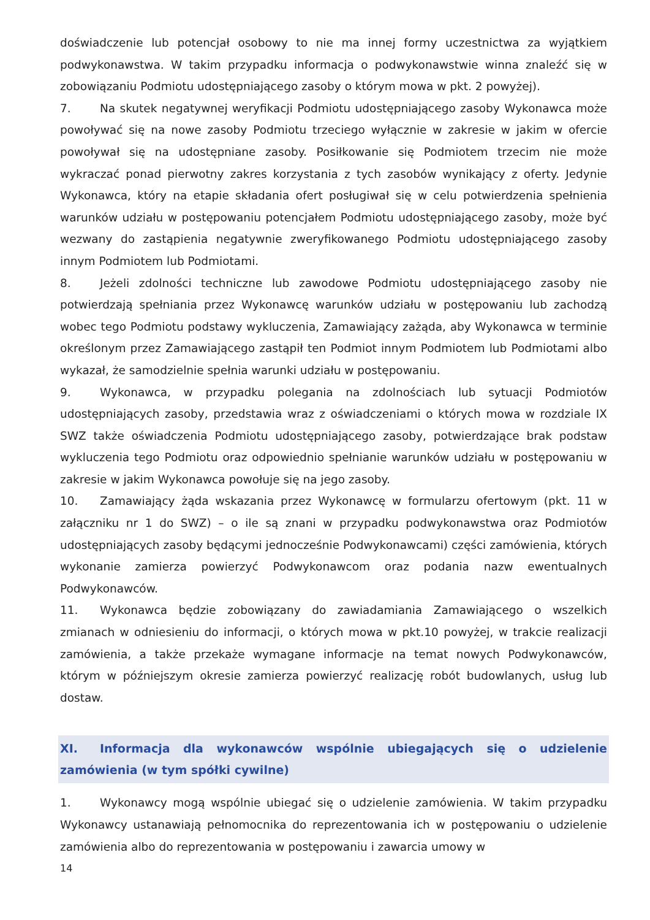doświadczenie lub potencjał osobowy to nie ma innej formy uczestnictwa za wyjątkiem podwykonawstwa. W takim przypadku informacja o podwykonawstwie winna znaleźć się w zobowiązaniu Podmiotu udostępniającego zasoby o którym mowa w pkt. 2 powyżej).
7. Na skutek negatywnej weryfikacji Podmiotu udostępniającego zasoby Wykonawca może powoływać się na nowe zasoby Podmiotu trzeciego wyłącznie w zakresie w jakim w ofercie powoływał się na udostępniane zasoby. Posiłkowanie się Podmiotem trzecim nie może wykraczać ponad pierwotny zakres korzystania z tych zasobów wynikający z oferty. Jedynie Wykonawca, który na etapie składania ofert posługiwał się w celu potwierdzenia spełnienia warunków udziału w postępowaniu potencjałem Podmiotu udostępniającego zasoby, może być wezwany do zastąpienia negatywnie zweryfikowanego Podmiotu udostępniającego zasoby innym Podmiotem lub Podmiotami.
8. Jeżeli zdolności techniczne lub zawodowe Podmiotu udostępniającego zasoby nie potwierdzają spełniania przez Wykonawcę warunków udziału w postępowaniu lub zachodzą wobec tego Podmiotu podstawy wykluczenia, Zamawiający zażąda, aby Wykonawca w terminie określonym przez Zamawiającego zastąpił ten Podmiot innym Podmiotem lub Podmiotami albo wykazał, że samodzielnie spełnia warunki udziału w postępowaniu.
9. Wykonawca, w przypadku polegania na zdolnościach lub sytuacji Podmiotów udostępniających zasoby, przedstawia wraz z oświadczeniami o których mowa w rozdziale IX SWZ także oświadczenia Podmiotu udostępniającego zasoby, potwierdzające brak podstaw wykluczenia tego Podmiotu oraz odpowiednio spełnianie warunków udziału w postępowaniu w zakresie w jakim Wykonawca powołuje się na jego zasoby.
10. Zamawiający żąda wskazania przez Wykonawcę w formularzu ofertowym (pkt. 11 w załączniku nr 1 do SWZ) – o ile są znani w przypadku podwykonawstwa oraz Podmiotów udostępniających zasoby będącymi jednocześnie Podwykonawcami) części zamówienia, których wykonanie zamierza powierzyć Podwykonawcom oraz podania nazw ewentualnych Podwykonawców.
11. Wykonawca będzie zobowiązany do zawiadamiania Zamawiającego o wszelkich zmianach w odniesieniu do informacji, o których mowa w pkt.10 powyżej, w trakcie realizacji zamówienia, a także przekaże wymagane informacje na temat nowych Podwykonawców, którym w późniejszym okresie zamierza powierzyć realizację robót budowlanych, usług lub dostaw.
XI. Informacja dla wykonawców wspólnie ubiegających się o udzielenie zamówienia (w tym spółki cywilne)
1. Wykonawcy mogą wspólnie ubiegać się o udzielenie zamówienia. W takim przypadku Wykonawcy ustanawiają pełnomocnika do reprezentowania ich w postępowaniu o udzielenie zamówienia albo do reprezentowania w postępowaniu i zawarcia umowy w
14